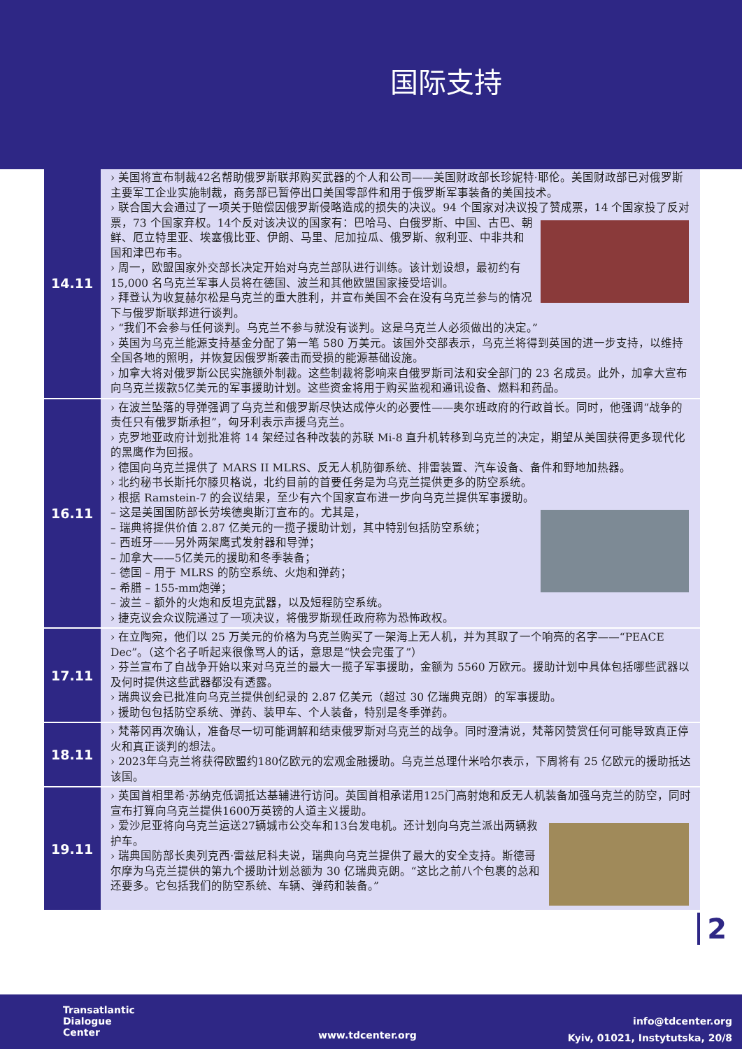国际支持
| 14.11 | › 美国将宣布制裁42名帮助俄罗斯联邦购买武器的个人和公司——美国财政部长珍妮特·耶伦。美国财政部已对俄罗斯主要军工企业实施制裁，商务部已暂停出口美国零部件和用于俄罗斯军事装备的美国技术。 › 联合国大会通过了一项关于赔偿因俄罗斯侵略造成的损失的决议。94 个国家对决议投了赞成票，14 个国家投了反对票，73 个国家弃权。14个反对该决议的国家有：巴哈马、白俄罗 斯、中国、古巴、朝鲜、厄立特里亚、埃塞俄比亚、伊朗、马里、尼加拉瓜、俄罗斯、叙利亚、中非共和国和津巴布韦。 › 周一，欧盟国家外交部长决定开始对乌克兰部队进行训练。该计划设想，最初约有 15,000 名乌克兰军事人员将在德国、波兰和其他欧盟国家接受培训。 › 拜登认为收复赫尔松是乌克兰的重大胜利，并宣布美国不会在没有乌克兰参与的情况下与俄罗斯联邦进行谈判。 › “我们不会参与任何谈判。乌克兰不参与就没有谈判。这是乌克兰人必须做出的决定。” › 英国为乌克兰能源支持基金分配了第一笔 580 万美元。该国外交部表示，乌克兰将得到英国的进一步支持，以维持全国各地的照明，并恢复因俄罗斯袭击而受损的能源基础设施。 › 加拿大将对俄罗斯公民实施额外制裁。这些制裁将影响来自俄罗斯司法和安全部门的 23 名成员。此外，加拿大宣布向乌克兰拨款5亿美元的军事援助计划。这些资金将用于购买监视和通讯设备、燃料和药品。 |
| 16.11 | › 在波兰坠落的导弹强调了乌克兰和俄罗斯尽快达成停火的必要性——奥尔班政府的行政首长。同时，他强调“战争的责任只有俄罗斯承担”，匈牙利表示声援乌克兰。 › 克罗地亚政府计划批准将 14 架经过各种改装的苏联 Mi-8 直升机转移到乌克兰的决定，期望从美国获得更多现代化的黑鹰作为回报。 › 德国向乌克兰提供了 MARS II MLRS、反无人机防御系统、排雷装置、汽车设备、备件和野地加热器。 › 北约秘书长斯托尔滕贝格说，北约目前的首要任务是为乌克兰提供更多的防空系统。 › 根据 Ramstein-7 的会议结果，至少有六个国家宣布进一步向乌克兰提供军事援助。 – 这是美国国防部长劳埃德奥斯汀宣布的。尤其是， – 瑞典将提供价值 2.87 亿美元的一揽子援助计划，其中特别包括防空系统； – 西班牙——另外两架鹰式发射器和导弹； – 加拿大——5亿美元的援助和冬季装备； – 德国 – 用于 MLRS 的防空系统、火炮和弹药； – 希腊 – 155-mm炮弹； – 波兰 – 额外的火炮和反坦克武器，以及短程防空系统。 › 捷克议会众议院通过了一项决议，将俄罗斯现任政府称为恐怖政权。 |
| 17.11 | › 在立陶宛，他们以 25 万美元的价格为乌克兰购买了一架海上无人机，并为其取了一个响亮的名字——“PEACE Dec”。（这个名子听起来很像骂人的话，意思是“快会完蛋了”） › 芬兰宣布了自战争开始以来对乌克兰的最大一揽子军事援助，金额为 5560 万欧元。援助计划中具体包括哪些武器以及何时提供这些武器都没有透露。 › 瑞典议会已批准向乌克兰提供创纪录的 2.87 亿美元（超过 30 亿瑞典克朗）的军事援助。 › 援助包包括防空系统、弹药、装甲车、个人装备，特别是冬季弹药。 |
| 18.11 | › 梵蒂冈再次确认，准备尽一切可能调解和结束俄罗斯对乌克兰的战争。同时澄清说，梵蒂冈赞赏任何可能导致真正停火和真正谈判的想法。 › 2023年乌克兰将获得欧盟约180亿欧元的宏观金融援助。乌克兰总理什米哈尔表示，下周将有 25 亿欧元的援助抵达该国。 |
| 19.11 | › 英国首相里希·苏纳克低调抵达基辅进行访问。英国首相承诺用125门高射炮和反无人机装备加强乌克兰的防空，同时宣布打算向乌克兰提供1600万英镑的人道主义援助。 › 爱沙尼亚将向乌克兰运送27辆城市公交车和13台发电机。还计划向乌克兰派出两辆救护车。 › 瑞典国防部长奥列克西·雷兹尼科夫说，瑞典向乌克兰提供了最大的安全支持。斯德哥尔摩为乌克兰提供的第九个援助计划总额为 30 亿瑞典克朗。“这比之前八个包裹的总和还要多。它包括我们的防空系统、车辆、弹药和装备。” |
2
Transatlantic
Dialogue
Center
www.tdcenter.org
info@tdcenter.org
Kyiv, 01021, Instytutska, 20/8